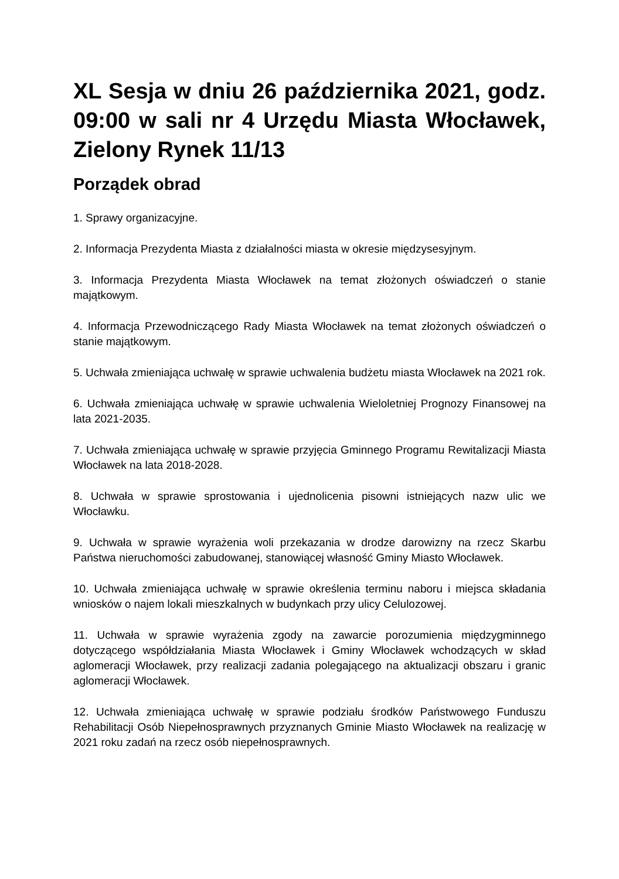XL Sesja w dniu 26 października 2021, godz. 09:00 w sali nr 4 Urzędu Miasta Włocławek, Zielony Rynek 11/13
Porządek obrad
1. Sprawy organizacyjne.
2. Informacja Prezydenta Miasta z działalności miasta w okresie międzysesyjnym.
3. Informacja Prezydenta Miasta Włocławek na temat złożonych oświadczeń o stanie majątkowym.
4. Informacja Przewodniczącego Rady Miasta Włocławek na temat złożonych oświadczeń o stanie majątkowym.
5. Uchwała zmieniająca uchwałę w sprawie uchwalenia budżetu miasta Włocławek na 2021 rok.
6. Uchwała zmieniająca uchwałę w sprawie uchwalenia Wieloletniej Prognozy Finansowej na lata 2021-2035.
7. Uchwała zmieniająca uchwałę w sprawie przyjęcia Gminnego Programu Rewitalizacji Miasta Włocławek na lata 2018-2028.
8. Uchwała w sprawie sprostowania i ujednolicenia pisowni istniejących nazw ulic we Włocławku.
9. Uchwała w sprawie wyrażenia woli przekazania w drodze darowizny na rzecz Skarbu Państwa nieruchomości zabudowanej, stanowiącej własność Gminy Miasto Włocławek.
10. Uchwała zmieniająca uchwałę w sprawie określenia terminu naboru i miejsca składania wniosków o najem lokali mieszkalnych w budynkach przy ulicy Celulozowej.
11. Uchwała w sprawie wyrażenia zgody na zawarcie porozumienia międzygminnego dotyczącego współdziałania Miasta Włocławek i Gminy Włocławek wchodzących w skład aglomeracji Włocławek, przy realizacji zadania polegającego na aktualizacji obszaru i granic aglomeracji Włocławek.
12. Uchwała zmieniająca uchwałę w sprawie podziału środków Państwowego Funduszu Rehabilitacji Osób Niepełnosprawnych przyznanych Gminie Miasto Włocławek na realizację w 2021 roku zadań na rzecz osób niepełnosprawnych.